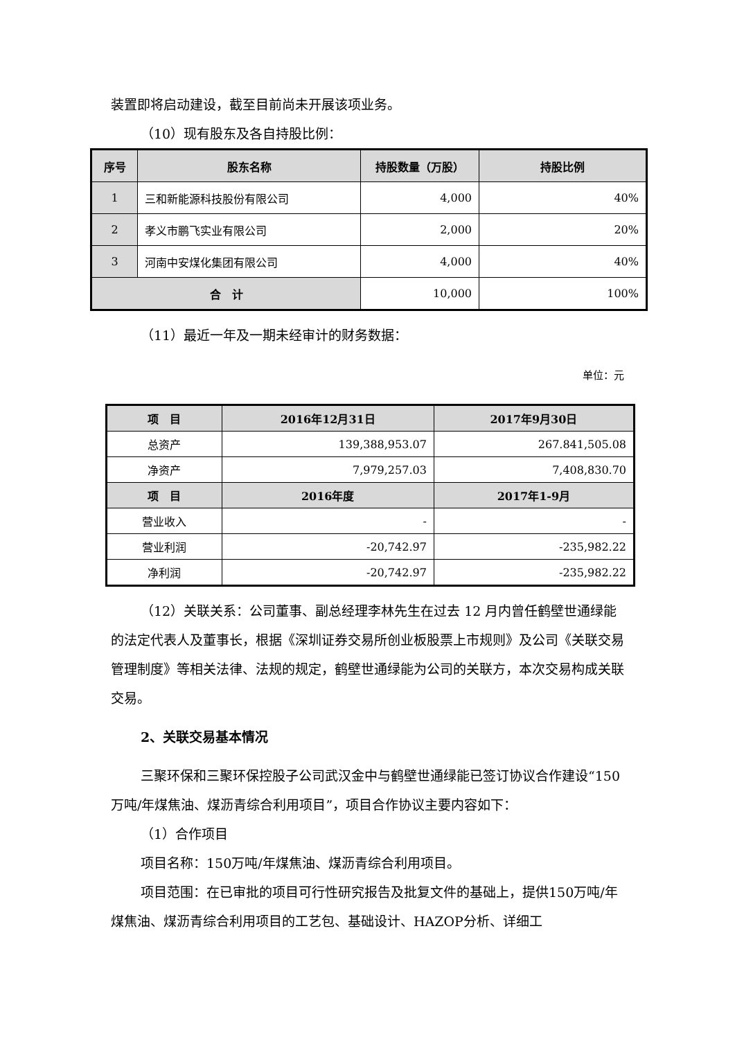装置即将启动建设，截至目前尚未开展该项业务。
（10）现有股东及各自持股比例：
| 序号 | 股东名称 | 持股数量（万股） | 持股比例 |
| --- | --- | --- | --- |
| 1 | 三和新能源科技股份有限公司 | 4,000 | 40% |
| 2 | 孝义市鹏飞实业有限公司 | 2,000 | 20% |
| 3 | 河南中安煤化集团有限公司 | 4,000 | 40% |
| 合 计 | | 10,000 | 100% |
（11）最近一年及一期未经审计的财务数据：
单位：元
| 项 目 | 2016年12月31日 | 2017年9月30日 |
| --- | --- | --- |
| 总资产 | 139,388,953.07 | 267.841,505.08 |
| 净资产 | 7,979,257.03 | 7,408,830.70 |
| 项 目 | 2016年度 | 2017年1-9月 |
| 营业收入 | - | - |
| 营业利润 | -20,742.97 | -235,982.22 |
| 净利润 | -20,742.97 | -235,982.22 |
（12）关联关系：公司董事、副总经理李林先生在过去 12 月内曾任鹤壁世通绿能的法定代表人及董事长，根据《深圳证券交易所创业板股票上市规则》及公司《关联交易管理制度》等相关法律、法规的规定，鹤壁世通绿能为公司的关联方，本次交易构成关联交易。
2、关联交易基本情况
三聚环保和三聚环保控股子公司武汉金中与鹤壁世通绿能已签订协议合作建设“150 万吨/年煤焦油、煤沥青综合利用项目”，项目合作协议主要内容如下：
（1）合作项目
项目名称：150万吨/年煤焦油、煤沥青综合利用项目。
项目范围：在已审批的项目可行性研究报告及批复文件的基础上，提供150万吨/年煤焦油、煤沥青综合利用项目的工艺包、基础设计、HAZOP分析、详细工